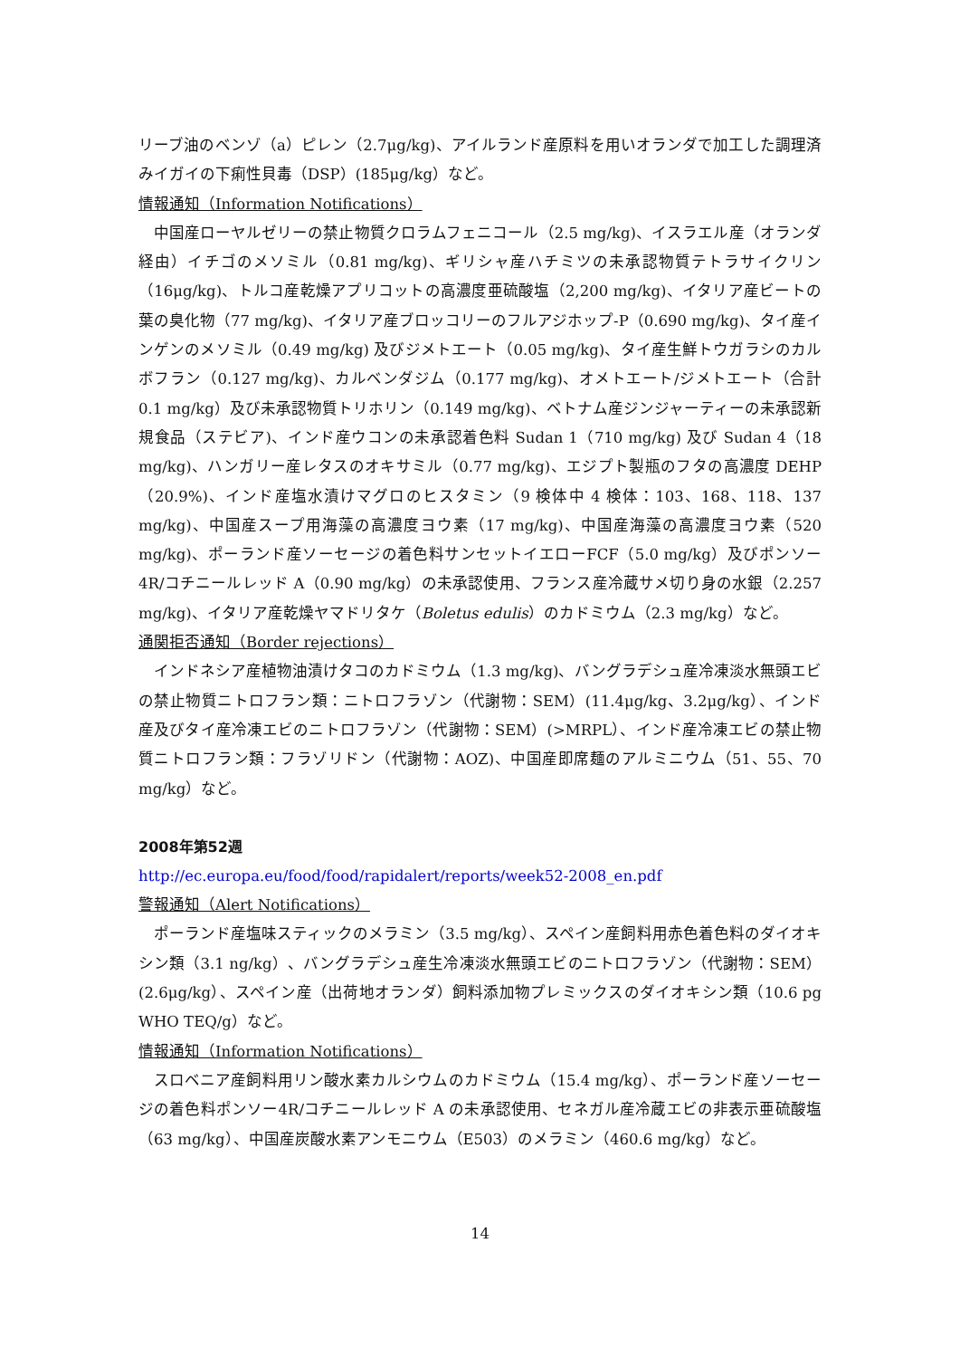リーブ油のベンゾ（a）ピレン（2.7μg/kg)、アイルランド産原料を用いオランダで加工した調理済みイガイの下痢性貝毒（DSP）(185μg/kg）など。
情報通知（Information Notifications）
中国産ローヤルゼリーの禁止物質クロラムフェニコール（2.5 mg/kg)、イスラエル産（オランダ経由）イチゴのメソミル（0.81 mg/kg)、ギリシャ産ハチミツの未承認物質テトラサイクリン（16μg/kg)、トルコ産乾燥アプリコットの高濃度亜硫酸塩（2,200 mg/kg)、イタリア産ビートの葉の臭化物（77 mg/kg)、イタリア産ブロッコリーのフルアジホップ-P（0.690 mg/kg)、タイ産インゲンのメソミル（0.49 mg/kg) 及びジメトエート（0.05 mg/kg)、タイ産生鮮トウガラシのカルボフラン（0.127 mg/kg)、カルベンダジム（0.177 mg/kg)、オメトエート/ジメトエート（合計 0.1 mg/kg）及び未承認物質トリホリン（0.149 mg/kg)、ベトナム産ジンジャーティーの未承認新規食品（ステビア)、インド産ウコンの未承認着色料 Sudan 1（710 mg/kg) 及び Sudan 4（18 mg/kg)、ハンガリー産レタスのオキサミル（0.77 mg/kg)、エジプト製瓶のフタの高濃度 DEHP（20.9%)、インド産塩水漬けマグロのヒスタミン（9 検体中 4 検体：103、168、118、137 mg/kg)、中国産スープ用海藻の高濃度ヨウ素（17 mg/kg)、中国産海藻の高濃度ヨウ素（520 mg/kg)、ポーランド産ソーセージの着色料サンセットイエローFCF（5.0 mg/kg）及びポンソー4R/コチニールレッド A（0.90 mg/kg）の未承認使用、フランス産冷蔵サメ切り身の水銀（2.257 mg/kg)、イタリア産乾燥ヤマドリタケ（Boletus edulis）のカドミウム（2.3 mg/kg）など。
通関拒否通知（Border rejections）
インドネシア産植物油漬けタコのカドミウム（1.3 mg/kg)、バングラデシュ産冷凍淡水無頭エビの禁止物質ニトロフラン類：ニトロフラゾン（代謝物：SEM）(11.4μg/kg、3.2μg/kg）、インド産及びタイ産冷凍エビのニトロフラゾン（代謝物：SEM）(>MRPL）、インド産冷凍エビの禁止物質ニトロフラン類：フラゾリドン（代謝物：AOZ)、中国産即席麺のアルミニウム（51、55、70 mg/kg）など。
2008年第52週
http://ec.europa.eu/food/food/rapidalert/reports/week52-2008_en.pdf
警報通知（Alert Notifications）
ポーランド産塩味スティックのメラミン（3.5 mg/kg）、スペイン産飼料用赤色着色料のダイオキシン類（3.1 ng/kg）、バングラデシュ産生冷凍淡水無頭エビのニトロフラゾン（代謝物：SEM）(2.6μg/kg）、スペイン産（出荷地オランダ）飼料添加物プレミックスのダイオキシン類（10.6 pg WHO TEQ/g）など。
情報通知（Information Notifications）
スロベニア産飼料用リン酸水素カルシウムのカドミウム（15.4 mg/kg）、ポーランド産ソーセージの着色料ポンソー4R/コチニールレッド A の未承認使用、セネガル産冷蔵エビの非表示亜硫酸塩（63 mg/kg）、中国産炭酸水素アンモニウム（E503）のメラミン（460.6 mg/kg）など。
14